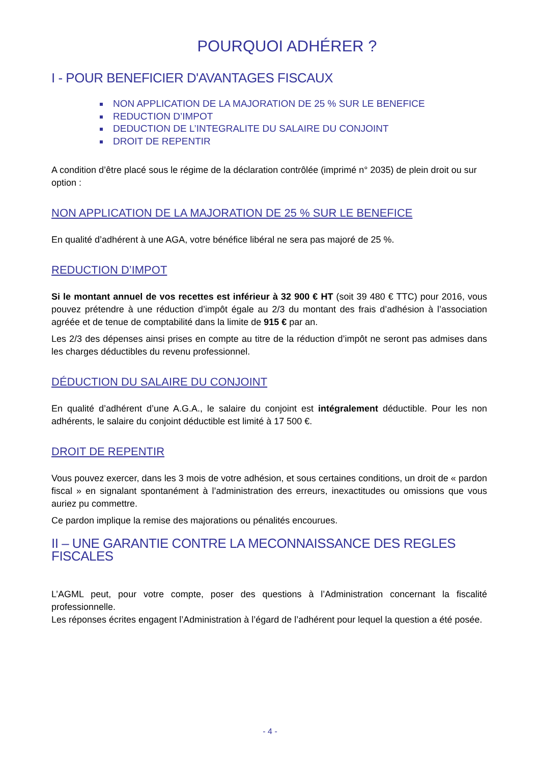POURQUOI ADHÉRER ?
I - POUR BENEFICIER D'AVANTAGES FISCAUX
NON APPLICATION DE LA MAJORATION DE 25 % SUR LE BENEFICE
REDUCTION D’IMPOT
DEDUCTION DE L’INTEGRALITE DU SALAIRE DU CONJOINT
DROIT DE REPENTIR
A condition d’être placé sous le régime de la déclaration contrôlée (imprimé n° 2035) de plein droit ou sur option :
NON APPLICATION DE LA MAJORATION DE 25 % SUR LE BENEFICE
En qualité d’adhérent à une AGA, votre bénéfice libéral ne sera pas majoré de 25 %.
REDUCTION D’IMPOT
Si le montant annuel de vos recettes est inférieur à 32 900 € HT (soit 39 480 € TTC) pour 2016, vous pouvez prétendre à une réduction d’impôt égale au 2/3 du montant des frais d’adhésion à l’association agréée et de tenue de comptabilité dans la limite de 915 € par an.
Les 2/3 des dépenses ainsi prises en compte au titre de la réduction d’impôt ne seront pas admises dans les charges déductibles du revenu professionnel.
DÉDUCTION DU SALAIRE DU CONJOINT
En qualité d’adhérent d’une A.G.A., le salaire du conjoint est intégralement déductible. Pour les non adhérents, le salaire du conjoint déductible est limité à 17 500 €.
DROIT DE REPENTIR
Vous pouvez exercer, dans les 3 mois de votre adhésion, et sous certaines conditions, un droit de « pardon fiscal » en signalant spontanément à l’administration des erreurs, inexactitudes ou omissions que vous auriez pu commettre.
Ce pardon implique la remise des majorations ou pénalités encourues.
II – UNE GARANTIE CONTRE LA MECONNAISSANCE DES REGLES FISCALES
L’AGML peut, pour votre compte, poser des questions à l’Administration concernant la fiscalité professionnelle.
Les réponses écrites engagent l’Administration à l’égard de l’adhérent pour lequel la question a été posée.
- 4 -